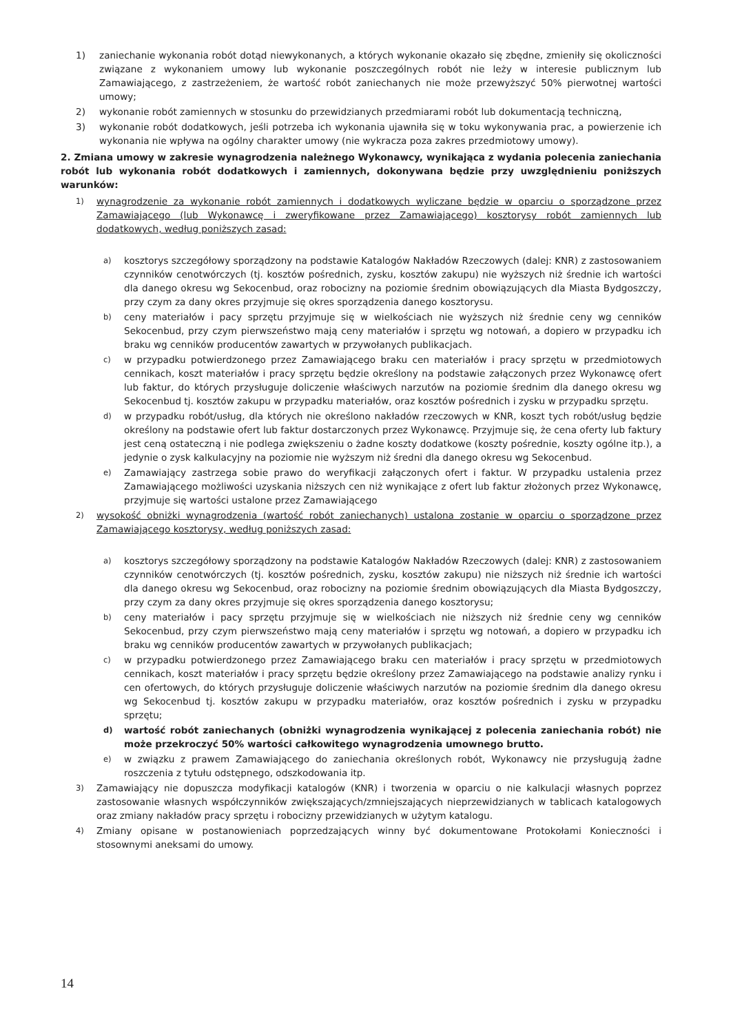1) zaniechanie wykonania robót dotąd niewykonanych, a których wykonanie okazało się zbędne, zmieniły się okoliczności związane z wykonaniem umowy lub wykonanie poszczególnych robót nie leży w interesie publicznym lub Zamawiającego, z zastrzeżeniem, że wartość robót zaniechanych nie może przewyższyć 50% pierwotnej wartości umowy;
2) wykonanie robót zamiennych w stosunku do przewidzianych przedmiarami robót lub dokumentacją techniczną,
3) wykonanie robót dodatkowych, jeśli potrzeba ich wykonania ujawniła się w toku wykonywania prac, a powierzenie ich wykonania nie wpływa na ogólny charakter umowy (nie wykracza poza zakres przedmiotowy umowy).
2. Zmiana umowy w zakresie wynagrodzenia należnego Wykonawcy, wynikająca z wydania polecenia zaniechania robót lub wykonania robót dodatkowych i zamiennych, dokonywana będzie przy uwzględnieniu poniższych warunków:
1) wynagrodzenie za wykonanie robót zamiennych i dodatkowych wyliczane będzie w oparciu o sporządzone przez Zamawiającego (lub Wykonawcę i zweryfikowane przez Zamawiającego) kosztorysy robót zamiennych lub dodatkowych, według poniższych zasad:
a) kosztorys szczegółowy sporządzony na podstawie Katalogów Nakładów Rzeczowych (dalej: KNR) z zastosowaniem czynników cenotwórczych (tj. kosztów pośrednich, zysku, kosztów zakupu) nie wyższych niż średnie ich wartości dla danego okresu wg Sekocenbud, oraz robocizny na poziomie średnim obowiązujących dla Miasta Bydgoszczy, przy czym za dany okres przyjmuje się okres sporządzenia danego kosztorysu.
b) ceny materiałów i pacy sprzętu przyjmuje się w wielkościach nie wyższych niż średnie ceny wg cenników Sekocenbud, przy czym pierwszeństwo mają ceny materiałów i sprzętu wg notowań, a dopiero w przypadku ich braku wg cenników producentów zawartych w przywołanych publikacjach.
c) w przypadku potwierdzonego przez Zamawiającego braku cen materiałów i pracy sprzętu w przedmiotowych cennikach, koszt materiałów i pracy sprzętu będzie określony na podstawie załączonych przez Wykonawcę ofert lub faktur, do których przysługuje doliczenie właściwych narzutów na poziomie średnim dla danego okresu wg Sekocenbud tj. kosztów zakupu w przypadku materiałów, oraz kosztów pośrednich i zysku w przypadku sprzętu.
d) w przypadku robót/usług, dla których nie określono nakładów rzeczowych w KNR, koszt tych robót/usług będzie określony na podstawie ofert lub faktur dostarczonych przez Wykonawcę. Przyjmuje się, że cena oferty lub faktury jest ceną ostateczną i nie podlega zwiększeniu o żadne koszty dodatkowe (koszty pośrednie, koszty ogólne itp.), a jedynie o zysk kalkulacyjny na poziomie nie wyższym niż średni dla danego okresu wg Sekocenbud.
e) Zamawiający zastrzega sobie prawo do weryfikacji załączonych ofert i faktur. W przypadku ustalenia przez Zamawiającego możliwości uzyskania niższych cen niż wynikające z ofert lub faktur złożonych przez Wykonawcę, przyjmuje się wartości ustalone przez Zamawiającego
2) wysokość obniżki wynagrodzenia (wartość robót zaniechanych) ustalona zostanie w oparciu o sporządzone przez Zamawiającego kosztorysy, według poniższych zasad:
a) kosztorys szczegółowy sporządzony na podstawie Katalogów Nakładów Rzeczowych (dalej: KNR) z zastosowaniem czynników cenotwórczych (tj. kosztów pośrednich, zysku, kosztów zakupu) nie niższych niż średnie ich wartości dla danego okresu wg Sekocenbud, oraz robocizny na poziomie średnim obowiązujących dla Miasta Bydgoszczy, przy czym za dany okres przyjmuje się okres sporządzenia danego kosztorysu;
b) ceny materiałów i pacy sprzętu przyjmuje się w wielkościach nie niższych niż średnie ceny wg cenników Sekocenbud, przy czym pierwszeństwo mają ceny materiałów i sprzętu wg notowań, a dopiero w przypadku ich braku wg cenników producentów zawartych w przywołanych publikacjach;
c) w przypadku potwierdzonego przez Zamawiającego braku cen materiałów i pracy sprzętu w przedmiotowych cennikach, koszt materiałów i pracy sprzętu będzie określony przez Zamawiającego na podstawie analizy rynku i cen ofertowych, do których przysługuje doliczenie właściwych narzutów na poziomie średnim dla danego okresu wg Sekocenbud tj. kosztów zakupu w przypadku materiałów, oraz kosztów pośrednich i zysku w przypadku sprzętu;
d) wartość robót zaniechanych (obniżki wynagrodzenia wynikającej z polecenia zaniechania robót) nie może przekroczyć 50% wartości całkowitego wynagrodzenia umownego brutto.
e) w związku z prawem Zamawiającego do zaniechania określonych robót, Wykonawcy nie przysługują żadne roszczenia z tytułu odstępnego, odszkodowania itp.
3) Zamawiający nie dopuszcza modyfikacji katalogów (KNR) i tworzenia w oparciu o nie kalkulacji własnych poprzez zastosowanie własnych współczynników zwiększających/zmniejszających nieprzewidzianych w tablicach katalogowych oraz zmiany nakładów pracy sprzętu i robocizny przewidzianych w użytym katalogu.
4) Zmiany opisane w postanowieniach poprzedzających winny być dokumentowane Protokołami Konieczności i stosownymi aneksami do umowy.
14